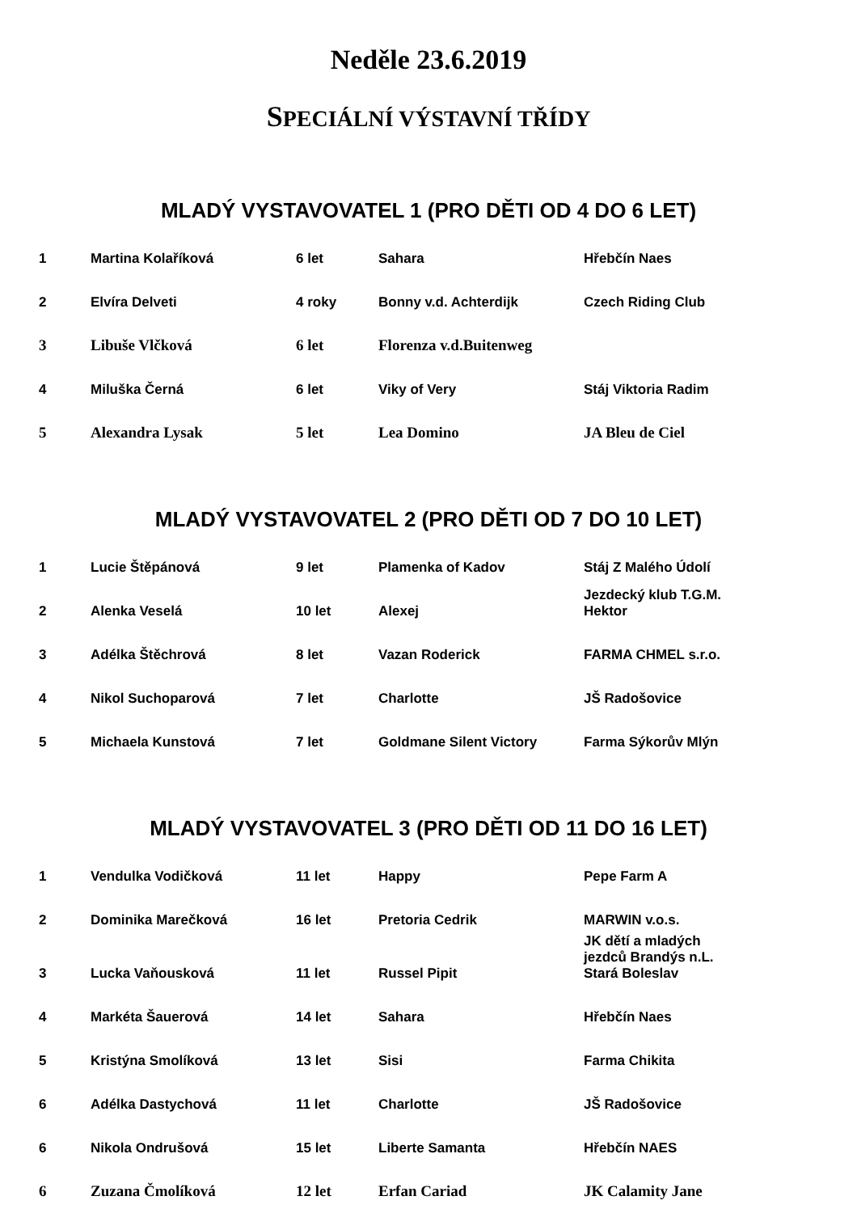Neděle 23.6.2019
SPECIÁLNÍ VÝSTAVNÍ TŘÍDY
MLADÝ VYSTAVOVATEL 1 (PRO DĚTI OD 4 DO 6 LET)
| 1 | Martina Kolaříková | 6 let | Sahara | Hřebčín Naes |
| 2 | Elvíra Delveti | 4 roky | Bonny v.d. Achterdijk | Czech Riding Club |
| 3 | Libuše Vlčková | 6 let | Florenza v.d.Buitenweg | |
| 4 | Miluška Černá | 6 let | Viky of Very | Stáj Viktoria Radim |
| 5 | Alexandra Lysak | 5 let | Lea Domino | JA Bleu de Ciel |
MLADÝ VYSTAVOVATEL 2 (PRO DĚTI OD 7 DO 10 LET)
| 1 | Lucie Štěpánová | 9 let | Plamenka of Kadov | Stáj Z Malého Údolí |
| 2 | Alenka Veselá | 10 let | Alexej | Jezdecký klub T.G.M. Hektor |
| 3 | Adélka Štěchrová | 8 let | Vazan Roderick | FARMA CHMEL s.r.o. |
| 4 | Nikol Suchoparová | 7 let | Charlotte | JŠ Radošovice |
| 5 | Michaela Kunstová | 7 let | Goldmane Silent Victory | Farma Sýkorův Mlýn |
MLADÝ VYSTAVOVATEL 3 (PRO DĚTI OD 11 DO 16 LET)
| 1 | Vendulka Vodičková | 11 let | Happy | Pepe Farm A |
| 2 | Dominika Marečková | 16 let | Pretoria Cedrik | MARWIN v.o.s. |
| 3 | Lucka Vaňousková | 11 let | Russel Pipit | JK dětí a mladých jezdců Brandýs n.L. Stará Boleslav |
| 4 | Markéta Šauerová | 14 let | Sahara | Hřebčín Naes |
| 5 | Kristýna Smolíková | 13 let | Sisi | Farma Chikita |
| 6 | Adélka Dastychová | 11 let | Charlotte | JŠ Radošovice |
| 6 | Nikola Ondrušová | 15 let | Liberte Samanta | Hřebčín NAES |
| 6 | Zuzana Čmolíková | 12 let | Erfan Cariad | JK Calamity Jane |